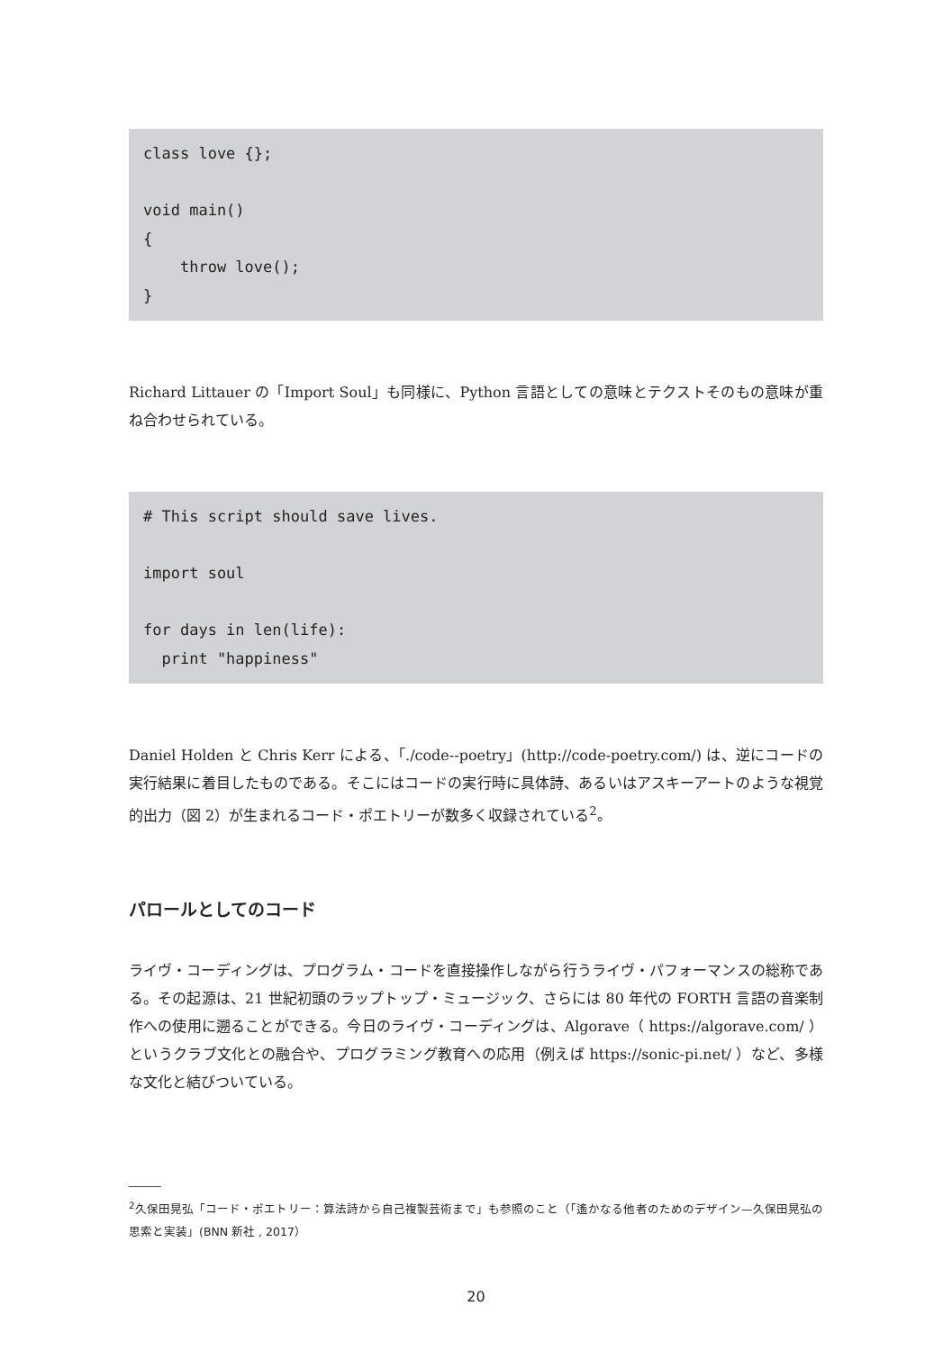class love {};

void main()
{
    throw love();
}
Richard Littauer の「Import Soul」も同様に、Python 言語としての意味とテクストそのもの意味が重ね合わせられている。
# This script should save lives.

import soul

for days in len(life):
  print "happiness"
Daniel Holden と Chris Kerr による、「./code--poetry」(http://code-poetry.com/) は、逆にコードの実行結果に着目したものである。そこにはコードの実行時に具体詩、あるいはアスキーアートのような視覚的出力（図 2）が生まれるコード・ポエトリーが数多く収録されている<sup>2</sup>。
パロールとしてのコード
ライヴ・コーディングは、プログラム・コードを直接操作しながら行うライヴ・パフォーマンスの総称である。その起源は、21 世紀初頭のラップトップ・ミュージック、さらには 80 年代の FORTH 言語の音楽制作への使用に遡ることができる。今日のライヴ・コーディングは、Algorave（ https://algorave.com/ ）というクラブ文化との融合や、プログラミング教育への応用（例えば https://sonic-pi.net/ ）など、多様な文化と結びついている。
<sup>2</sup> 久保田晃弘「コード・ポエトリー：算法詩から自己複製芸術まで」も参照のこと（「遙かなる他者のためのデザイン—久保田晃弘の思索と実装」(BNN 新社 , 2017）
20